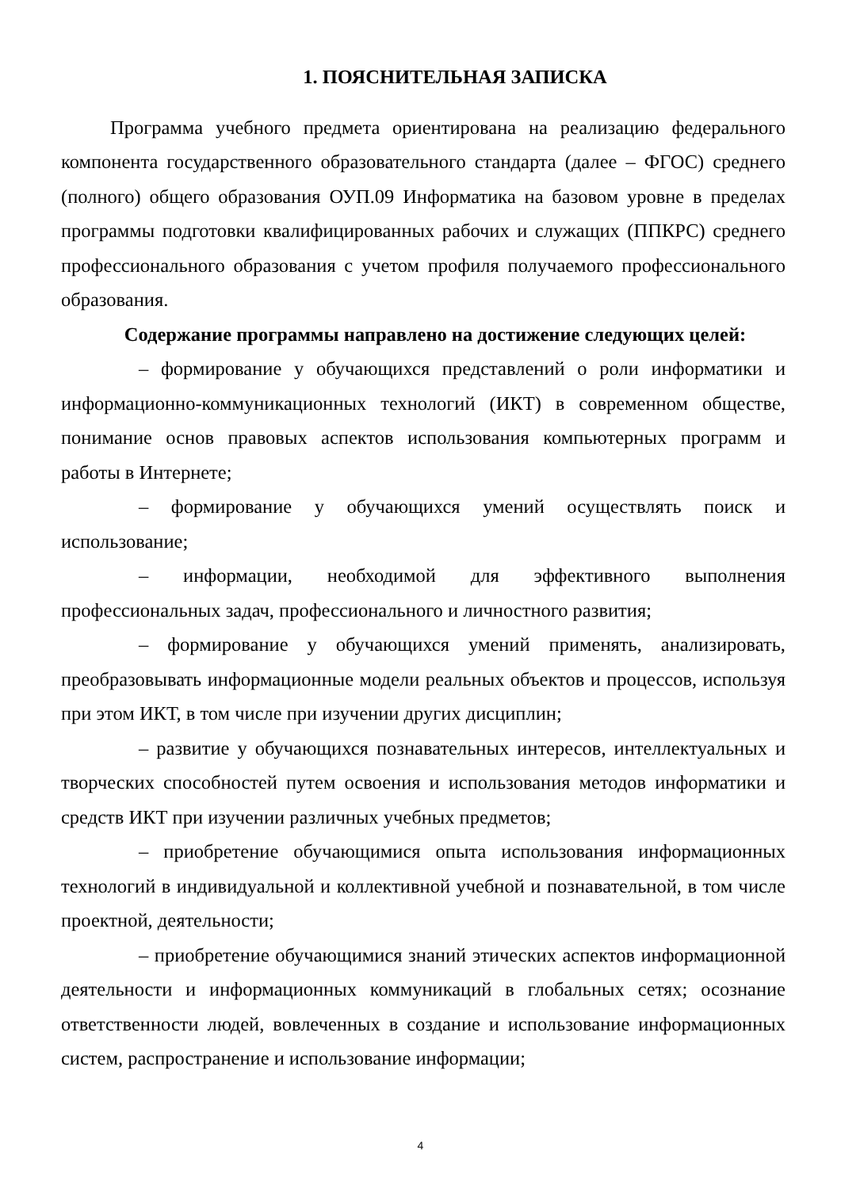1. ПОЯСНИТЕЛЬНАЯ ЗАПИСКА
Программа учебного предмета ориентирована на реализацию федерального компонента государственного образовательного стандарта (далее – ФГОС) среднего (полного) общего образования ОУП.09 Информатика на базовом уровне в пределах программы подготовки квалифицированных рабочих и служащих (ППКРС) среднего профессионального образования с учетом профиля получаемого профессионального образования.
Содержание программы направлено на достижение следующих целей:
– формирование у обучающихся представлений о роли информатики и информационно-коммуникационных технологий (ИКТ) в современном обществе, понимание основ правовых аспектов использования компьютерных программ и работы в Интернете;
– формирование у обучающихся умений осуществлять поиск и использование;
– информации, необходимой для эффективного выполнения профессиональных задач, профессионального и личностного развития;
– формирование у обучающихся умений применять, анализировать, преобразовывать информационные модели реальных объектов и процессов, используя при этом ИКТ, в том числе при изучении других дисциплин;
– развитие у обучающихся познавательных интересов, интеллектуальных и творческих способностей путем освоения и использования методов информатики и средств ИКТ при изучении различных учебных предметов;
– приобретение обучающимися опыта использования информационных технологий в индивидуальной и коллективной учебной и познавательной, в том числе проектной, деятельности;
– приобретение обучающимися знаний этических аспектов информационной деятельности и информационных коммуникаций в глобальных сетях; осознание ответственности людей, вовлеченных в создание и использование информационных систем, распространение и использование информации;
4